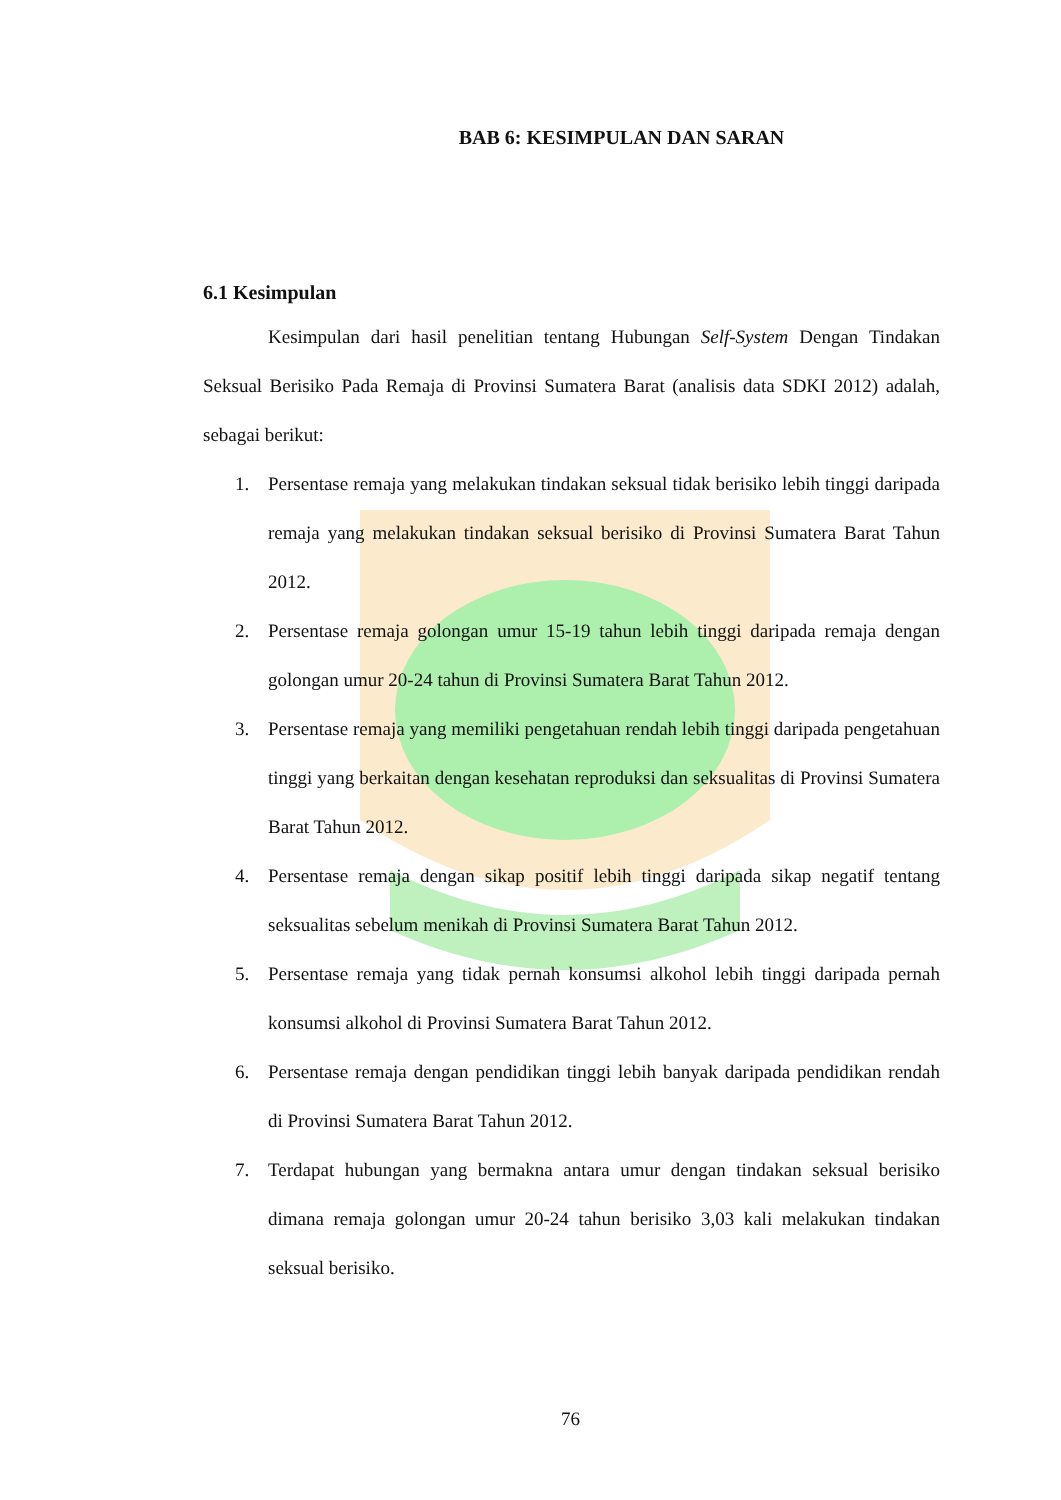BAB 6: KESIMPULAN DAN SARAN
6.1 Kesimpulan
Kesimpulan dari hasil penelitian tentang Hubungan Self-System Dengan Tindakan Seksual Berisiko Pada Remaja di Provinsi Sumatera Barat (analisis data SDKI 2012) adalah, sebagai berikut:
1. Persentase remaja yang melakukan tindakan seksual tidak berisiko lebih tinggi daripada remaja yang melakukan tindakan seksual berisiko di Provinsi Sumatera Barat Tahun 2012.
2. Persentase remaja golongan umur 15-19 tahun lebih tinggi daripada remaja dengan golongan umur 20-24 tahun di Provinsi Sumatera Barat Tahun 2012.
3. Persentase remaja yang memiliki pengetahuan rendah lebih tinggi daripada pengetahuan tinggi yang berkaitan dengan kesehatan reproduksi dan seksualitas di Provinsi Sumatera Barat Tahun 2012.
4. Persentase remaja dengan sikap positif lebih tinggi daripada sikap negatif tentang seksualitas sebelum menikah di Provinsi Sumatera Barat Tahun 2012.
5. Persentase remaja yang tidak pernah konsumsi alkohol lebih tinggi daripada pernah konsumsi alkohol di Provinsi Sumatera Barat Tahun 2012.
6. Persentase remaja dengan pendidikan tinggi lebih banyak daripada pendidikan rendah di Provinsi Sumatera Barat Tahun 2012.
7. Terdapat hubungan yang bermakna antara umur dengan tindakan seksual berisiko dimana remaja golongan umur 20-24 tahun berisiko 3,03 kali melakukan tindakan seksual berisiko.
76